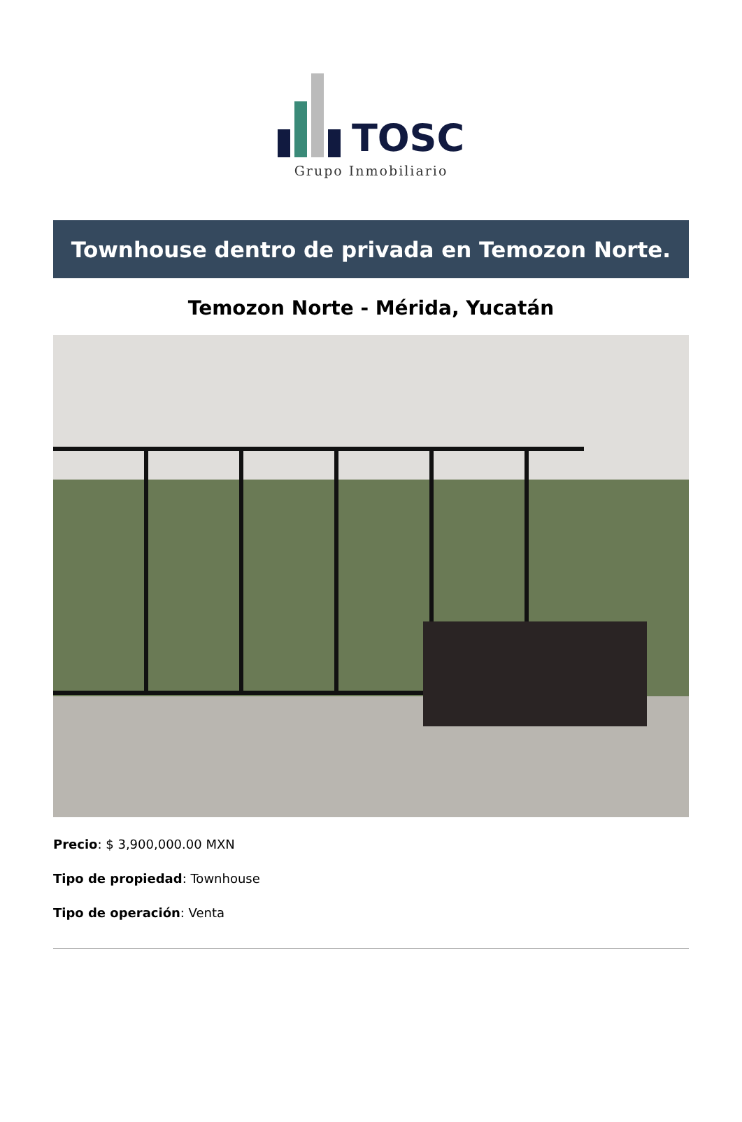TOSC
Grupo Inmobiliario
Townhouse dentro de privada en Temozon Norte.
Temozon Norte - Mérida, Yucatán
Precio: $ 3,900,000.00 MXN
Tipo de propiedad: Townhouse
Tipo de operación: Venta